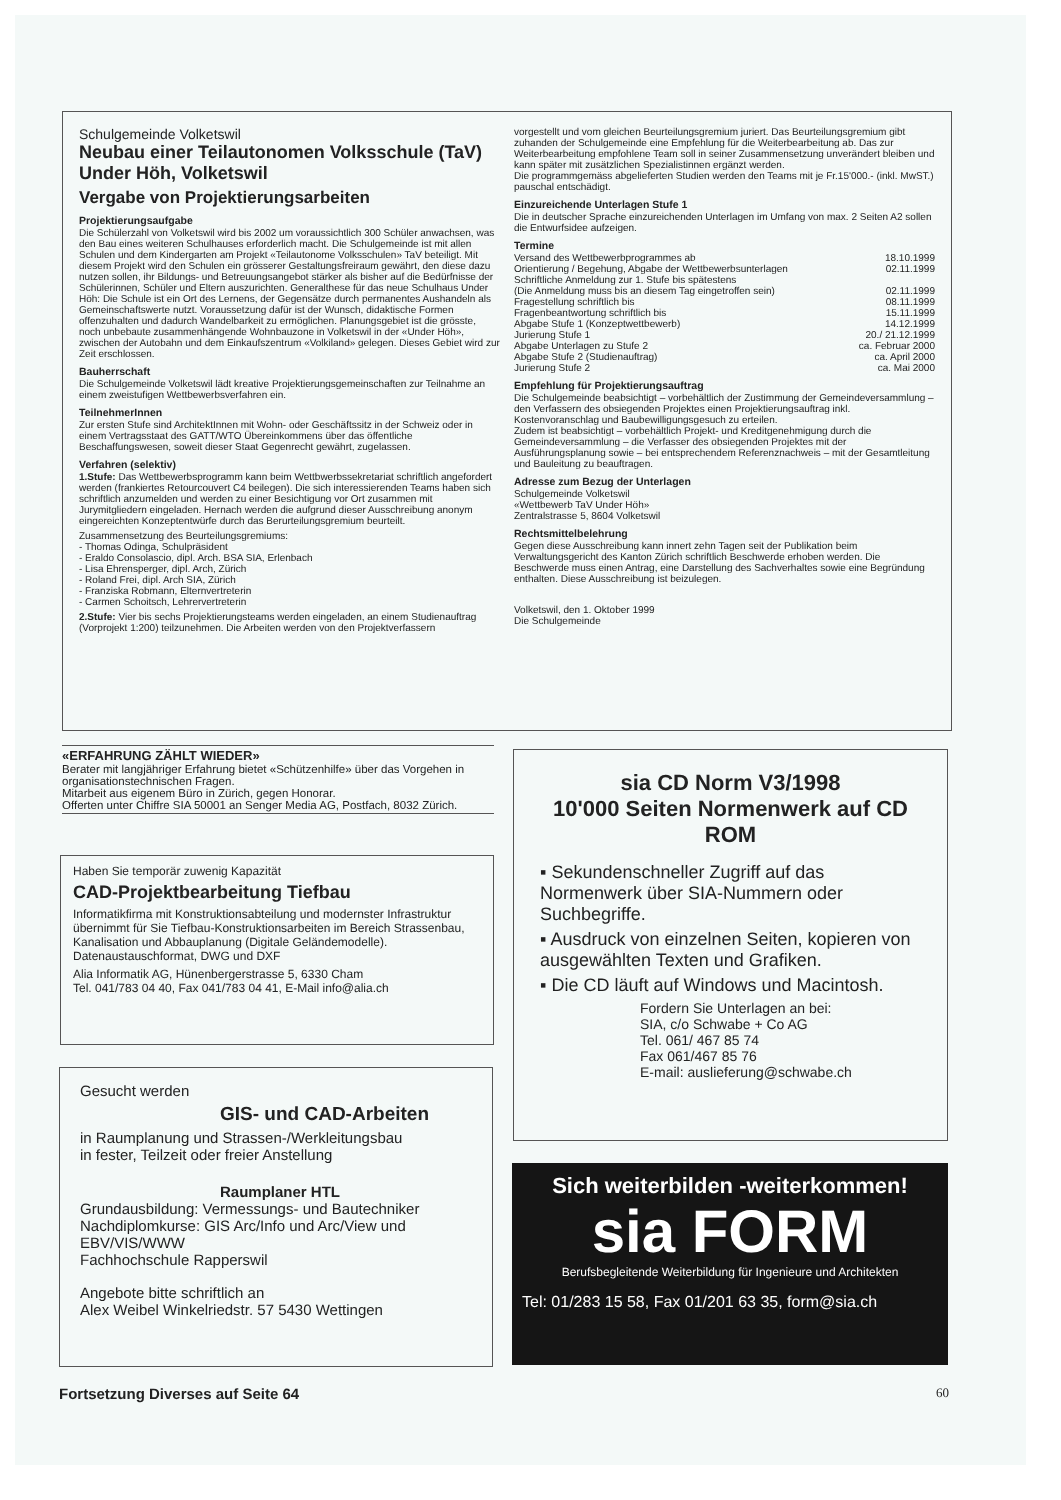Schulgemeinde Volketswil
Neubau einer Teilautonomen Volksschule (TaV) Under Höh, Volketswil
Vergabe von Projektierungsarbeiten
Projektierungsaufgabe
Die Schülerzahl von Volketswil wird bis 2002 um voraussichtlich 300 Schüler anwachsen, was den Bau eines weiteren Schulhauses erforderlich macht. Die Schulgemeinde ist mit allen Schulen und dem Kindergarten am Projekt «Teilautonome Volksschulen» TaV beteiligt. Mit diesem Projekt wird den Schulen ein grösserer Gestaltungsfreiraum gewährt, den diese dazu nutzen sollen, ihr Bildungs- und Betreuungsangebot stärker als bisher auf die Bedürfnisse der Schülerinnen, Schüler und Eltern auszurichten. Generalthese für das neue Schulhaus Under Höh: Die Schule ist ein Ort des Lernens, der Gegensätze durch permanentes Aushandeln als Gemeinschaftswerte nutzt. Voraussetzung dafür ist der Wunsch, didaktische Formen offenzuhalten und dadurch Wandelbarkeit zu ermöglichen. Planungsgebiet ist die grösste, noch unbebaute zusammenhängende Wohnbauzone in Volketswil in der «Under Höh», zwischen der Autobahn und dem Einkaufszentrum «Volkiland» gelegen. Dieses Gebiet wird zur Zeit erschlossen.
Bauherrschaft
Die Schulgemeinde Volketswil lädt kreative Projektierungsgemeinschaften zur Teilnahme an einem zweistufigen Wettbewerbsverfahren ein.
TeilnehmerInnen
Zur ersten Stufe sind ArchitektInnen mit Wohn- oder Geschäftssitz in der Schweiz oder in einem Vertragsstaat des GATT/WTO Übereinkommens über das öffentliche Beschaffungswesen, soweit dieser Staat Gegenrecht gewährt, zugelassen.
Verfahren (selektiv)
1.Stufe: Das Wettbewerbsprogramm kann beim Wettbwerbssekretariat schriftlich angefordert werden (frankiertes Retourcouvert C4 beilegen). Die sich interessierenden Teams haben sich schriftlich anzumelden und werden zu einer Besichtigung vor Ort zusammen mit Jurymitgliedern eingeladen. Hernach werden die aufgrund dieser Ausschreibung anonym eingereichten Konzeptentwürfe durch das Berurteilungsgremium beurteilt.
Zusammensetzung des Beurteilungsgremiums:
- Thomas Odinga, Schulpräsident
- Eraldo Consolascio, dipl. Arch. BSA SIA, Erlenbach
- Lisa Ehrensperger, dipl. Arch, Zürich
- Roland Frei, dipl. Arch SIA, Zürich
- Franziska Robmann, Elternvertreterin
- Carmen Schoitsch, Lehrervertreterin
2.Stufe: Vier bis sechs Projektierungsteams werden eingeladen, an einem Studienauftrag (Vorprojekt 1:200) teilzunehmen. Die Arbeiten werden von den Projektverfassern
vorgestellt und vom gleichen Beurteilungsgremium juriert. Das Beurteilungsgremium gibt zuhanden der Schulgemeinde eine Empfehlung für die Weiterbearbeitung ab. Das zur Weiterbearbeitung empfohlene Team soll in seiner Zusammensetzung unverändert bleiben und kann später mit zusätzlichen Spezialistinnen ergänzt werden.
Die programmgemäss abgelieferten Studien werden den Teams mit je Fr.15'000.- (inkl. MwST.) pauschal entschädigt.
Einzureichende Unterlagen Stufe 1
Die in deutscher Sprache einzureichenden Unterlagen im Umfang von max. 2 Seiten A2 sollen die Entwurfsidee aufzeigen.
Termine
Versand des Wettbewerbprogrammes ab 18.10.1999
Orientierung / Begehung, Abgabe der Wettbewerbsunterlagen 02.11.1999
Schriftliche Anmeldung zur 1. Stufe bis spätestens
(Die Anmeldung muss bis an diesem Tag eingetroffen sein) 02.11.1999
Fragestellung schriftlich bis 08.11.1999
Fragenbeantwortung schriftlich bis 15.11.1999
Abgabe Stufe 1 (Konzeptwettbewerb) 14.12.1999
Jurierung Stufe 1 20./ 21.12.1999
Abgabe Unterlagen zu Stufe 2 ca. Februar 2000
Abgabe Stufe 2 (Studienauftrag) ca. April 2000
Jurierung Stufe 2 ca. Mai 2000
Empfehlung für Projektierungsauftrag
Die Schulgemeinde beabsichtigt – vorbehältlich der Zustimmung der Gemeindeversammlung – den Verfassern des obsiegenden Projektes einen Projektierungsauftrag inkl. Kostenvoranschlag und Baubewilligungsgesuch zu erteilen.
Zudem ist beabsichtigt – vorbehältlich Projekt- und Kreditgenehmigung durch die Gemeindeversammlung – die Verfasser des obsiegenden Projektes mit der Ausführungsplanung sowie – bei entsprechendem Referenznachweis – mit der Gesamtleitung und Bauleitung zu beauftragen.
Adresse zum Bezug der Unterlagen
Schulgemeinde Volketswil
«Wettbewerb TaV Under Höh»
Zentralstrasse 5, 8604 Volketswil
Rechtsmittelbelehrung
Gegen diese Ausschreibung kann innert zehn Tagen seit der Publikation beim Verwaltungsgericht des Kanton Zürich schriftlich Beschwerde erhoben werden. Die Beschwerde muss einen Antrag, eine Darstellung des Sachverhaltes sowie eine Begründung enthalten. Diese Ausschreibung ist beizulegen.
Volketswil, den 1. Oktober 1999
Die Schulgemeinde
«ERFAHRUNG ZÄHLT WIEDER»
Berater mit langjähriger Erfahrung bietet «Schützenhilfe» über das Vorgehen in organisationstechnischen Fragen.
Mitarbeit aus eigenem Büro in Zürich, gegen Honorar.
Offerten unter Chiffre SIA 50001 an Senger Media AG, Postfach, 8032 Zürich.
Haben Sie temporär zuwenig Kapazität
CAD-Projektbearbeitung Tiefbau
Informatikfirma mit Konstruktionsabteilung und modernster Infrastruktur übernimmt für Sie Tiefbau-Konstruktionsarbeiten im Bereich Strassenbau, Kanalisation und Abbauplanung (Digitale Geländemodelle).
Datenaustauschformat, DWG und DXF
Alia Informatik AG, Hünenbergerstrasse 5, 6330 Cham
Tel. 041/783 04 40, Fax 041/783 04 41, E-Mail info@alia.ch
Gesucht werden
GIS- und CAD-Arbeiten
in Raumplanung und Strassen-/Werkleitungsbau
in fester, Teilzeit oder freier Anstellung
Raumplaner HTL
Grundausbildung: Vermessungs- und Bautechniker
Nachdiplomkurse: GIS Arc/Info und Arc/View und EBV/VIS/WWW
Fachhochschule Rapperswil
Angebote bitte schriftlich an
Alex Weibel Winkelriedstr. 57 5430 Wettingen
sia CD Norm V3/1998
10'000 Seiten Normenwerk auf CD ROM
▪ Sekundenschneller Zugriff auf das Normenwerk über SIA-Nummern oder Suchbegriffe.
▪ Ausdruck von einzelnen Seiten, kopieren von ausgewählten Texten und Grafiken.
▪ Die CD läuft auf Windows und Macintosh.
Fordern Sie Unterlagen an bei:
SIA, c/o Schwabe + Co AG
Tel. 061/ 467 85 74
Fax 061/467 85 76
E-mail: auslieferung@schwabe.ch
Sich weiterbilden -weiterkommen!
sia FORM
Berufsbegleitende Weiterbildung für Ingenieure und Architekten
Tel: 01/283 15 58, Fax 01/201 63 35, form@sia.ch
Fortsetzung Diverses auf Seite 64 60